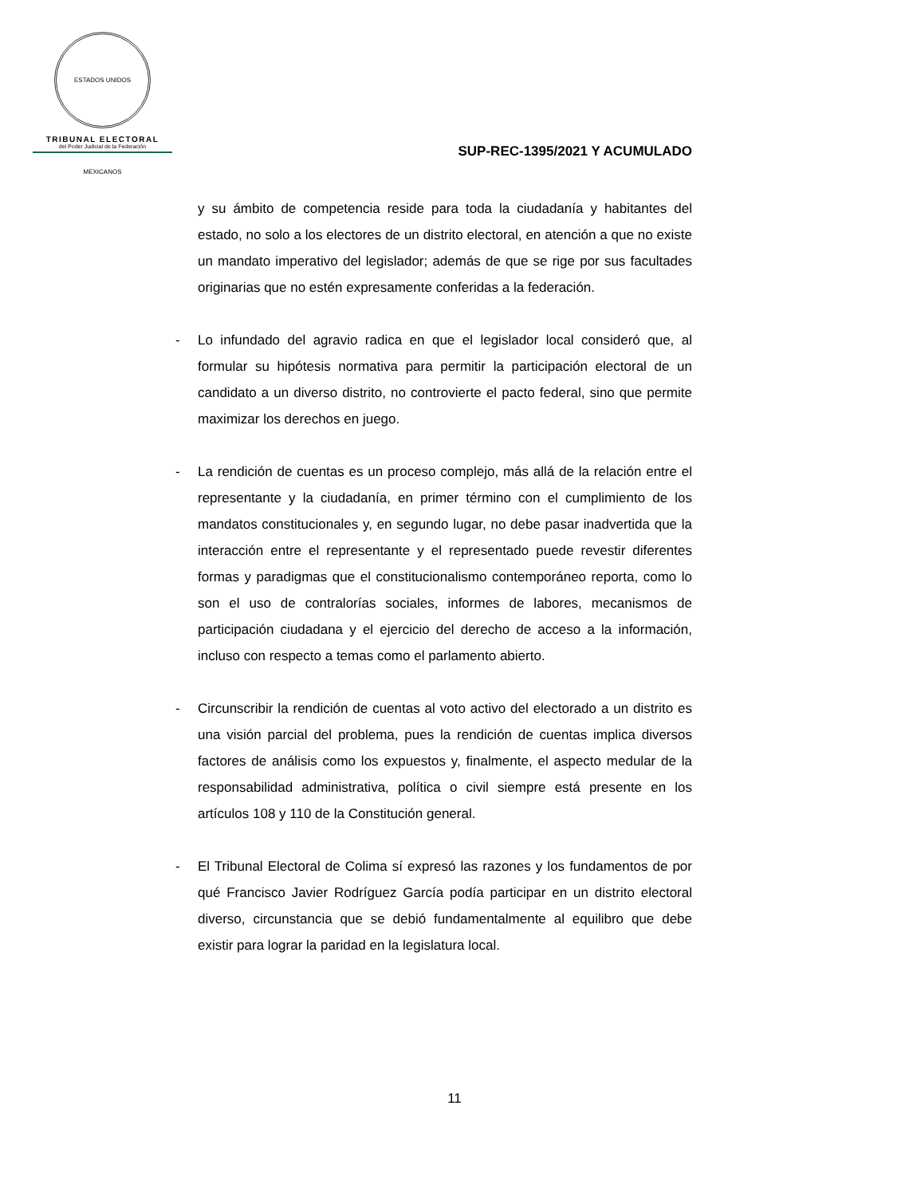ESTADOS UNIDOS MEXICANOS
TRIBUNAL ELECTORAL
del Poder Judicial de la Federación
SUP-REC-1395/2021 Y ACUMULADO
y su ámbito de competencia reside para toda la ciudadanía y habitantes del estado, no solo a los electores de un distrito electoral, en atención a que no existe un mandato imperativo del legislador; además de que se rige por sus facultades originarias que no estén expresamente conferidas a la federación.
- Lo infundado del agravio radica en que el legislador local consideró que, al formular su hipótesis normativa para permitir la participación electoral de un candidato a un diverso distrito, no controvierte el pacto federal, sino que permite maximizar los derechos en juego.
- La rendición de cuentas es un proceso complejo, más allá de la relación entre el representante y la ciudadanía, en primer término con el cumplimiento de los mandatos constitucionales y, en segundo lugar, no debe pasar inadvertida que la interacción entre el representante y el representado puede revestir diferentes formas y paradigmas que el constitucionalismo contemporáneo reporta, como lo son el uso de contralorías sociales, informes de labores, mecanismos de participación ciudadana y el ejercicio del derecho de acceso a la información, incluso con respecto a temas como el parlamento abierto.
- Circunscribir la rendición de cuentas al voto activo del electorado a un distrito es una visión parcial del problema, pues la rendición de cuentas implica diversos factores de análisis como los expuestos y, finalmente, el aspecto medular de la responsabilidad administrativa, política o civil siempre está presente en los artículos 108 y 110 de la Constitución general.
- El Tribunal Electoral de Colima sí expresó las razones y los fundamentos de por qué Francisco Javier Rodríguez García podía participar en un distrito electoral diverso, circunstancia que se debió fundamentalmente al equilibro que debe existir para lograr la paridad en la legislatura local.
11